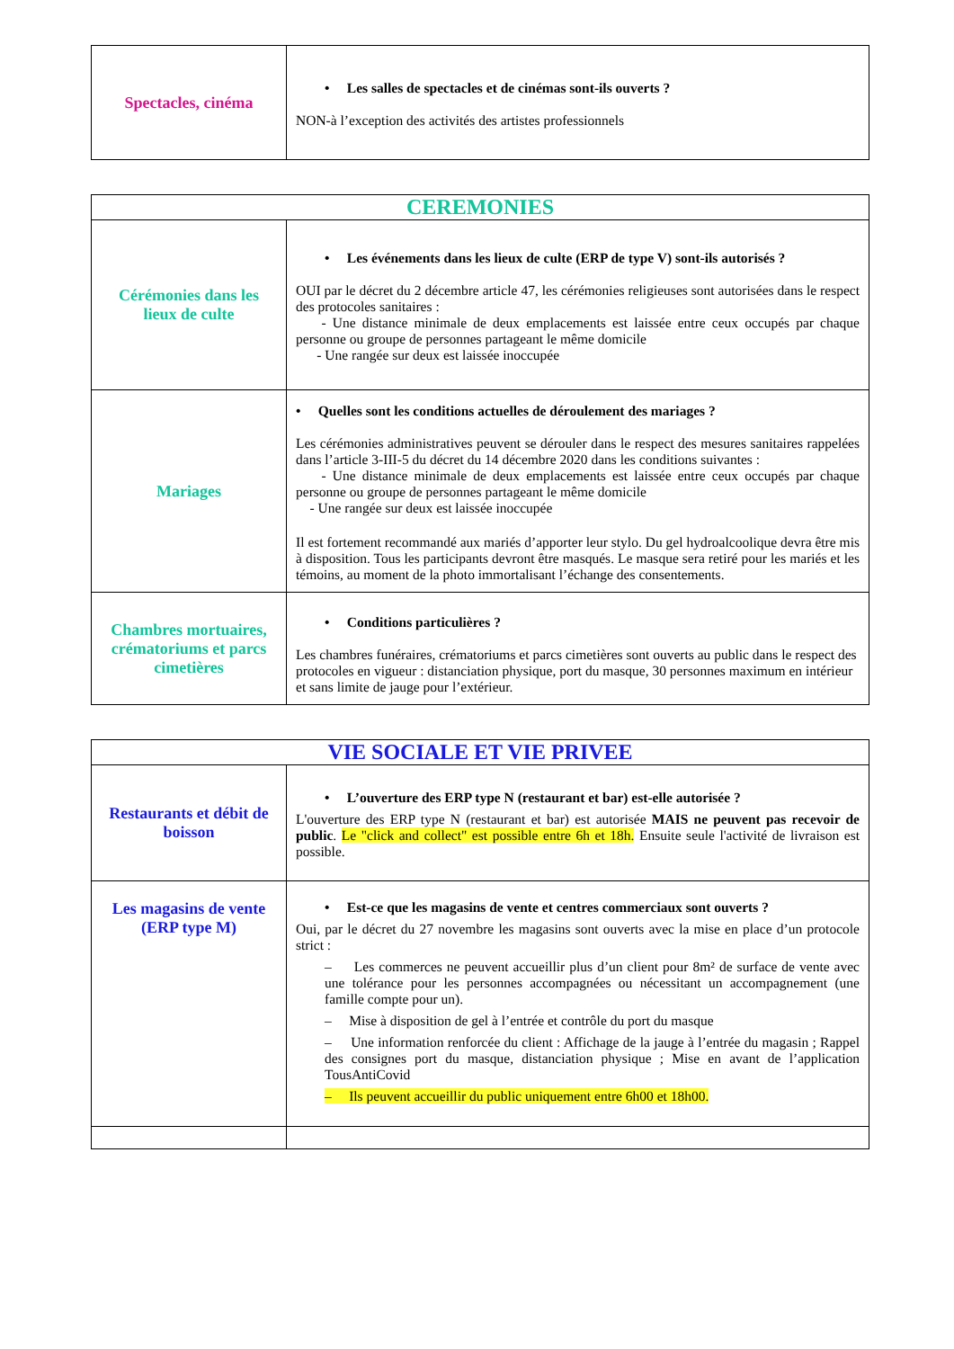| Spectacles, cinéma | • Les salles de spectacles et de cinémas sont-ils ouverts ? NON-à l’exception des activités des artistes professionnels |
| CEREMONIES | |
| --- | --- |
| Cérémonies dans les lieux de culte | • Les événements dans les lieux de culte (ERP de type V) sont-ils autorisés ? OUI par le décret du 2 décembre article 47, les cérémonies religieuses sont autorisées dans le respect des protocoles sanitaires : - Une distance minimale de deux emplacements est laissée entre ceux occupés par chaque personne ou groupe de personnes partageant le même domicile - Une rangée sur deux est laissée inoccupée |
| Mariages | • Quelles sont les conditions actuelles de déroulement des mariages ? Les cérémonies administratives peuvent se dérouler dans le respect des mesures sanitaires rappelées dans l’article 3-III-5 du décret du 14 décembre 2020 dans les conditions suivantes : - Une distance minimale de deux emplacements est laissée entre ceux occupés par chaque personne ou groupe de personnes partageant le même domicile - Une rangée sur deux est laissée inoccupée Il est fortement recommandé aux mariés d’apporter leur stylo. Du gel hydroalcoolique devra être mis à disposition. Tous les participants devront être masqués. Le masque sera retiré pour les mariés et les témoins, au moment de la photo immortalisant l’échange des consentements. |
| Chambres mortuaires, crématoriums et parcs cimetières | • Conditions particulières ? Les chambres funéraires, crématoriums et parcs cimetières sont ouverts au public dans le respect des protocoles en vigueur : distanciation physique, port du masque, 30 personnes maximum en intérieur et sans limite de jauge pour l’extérieur. |
| VIE SOCIALE ET VIE PRIVEE | |
| --- | --- |
| Restaurants et débit de boisson | • L’ouverture des ERP type N (restaurant et bar) est-elle autorisée ? L'ouverture des ERP type N (restaurant et bar) est autorisée MAIS ne peuvent pas recevoir de public . Le "click and collect" est possible entre 6h et 18h. Ensuite seule l'activité de livraison est possible. |
| Les magasins de vente (ERP type M) | • Est-ce que les magasins de vente et centres commerciaux sont ouverts ? Oui, par le décret du 27 novembre les magasins sont ouverts avec la mise en place d’un protocole strict : – Les commerces ne peuvent accueillir plus d’un client pour 8m² de surface de vente avec une tolérance pour les personnes accompagnées ou nécessitant un accompagnement (une famille compte pour un). – Mise à disposition de gel à l’entrée et contrôle du port du masque – Une information renforcée du client : Affichage de la jauge à l’entrée du magasin ; Rappel des consignes port du masque, distanciation physique ; Mise en avant de l’application TousAntiCovid – Ils peuvent accueillir du public uniquement entre 6h00 et 18h00. |